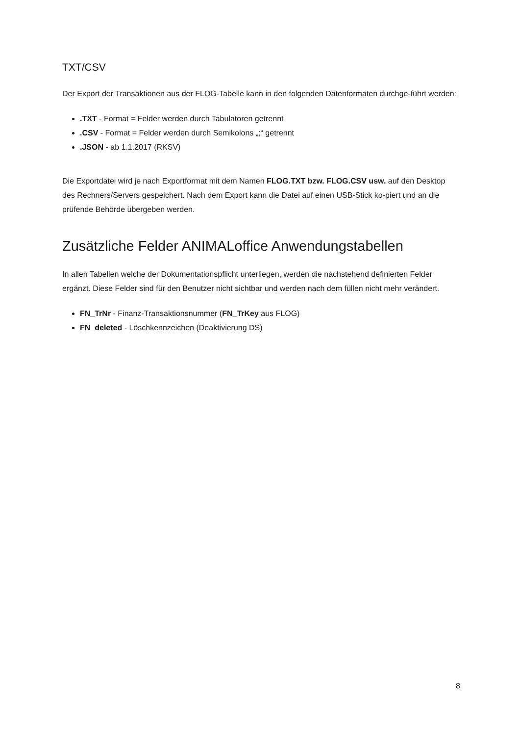TXT/CSV
Der Export der Transaktionen aus der FLOG-Tabelle kann in den folgenden Datenformaten durchge-führt werden:
.TXT - Format = Felder werden durch Tabulatoren getrennt
.CSV - Format = Felder werden durch Semikolons „;“ getrennt
.JSON - ab 1.1.2017 (RKSV)
Die Exportdatei wird je nach Exportformat mit dem Namen FLOG.TXT bzw. FLOG.CSV usw. auf den Desktop des Rechners/Servers gespeichert. Nach dem Export kann die Datei auf einen USB-Stick ko-piert und an die prüfende Behörde übergeben werden.
Zusätzliche Felder ANIMALoffice Anwendungstabellen
In allen Tabellen welche der Dokumentationspflicht unterliegen, werden die nachstehend definierten Felder ergänzt. Diese Felder sind für den Benutzer nicht sichtbar und werden nach dem füllen nicht mehr verändert.
FN_TrNr - Finanz-Transaktionsnummer (FN_TrKey aus FLOG)
FN_deleted - Löschkennzeichen (Deaktivierung DS)
8